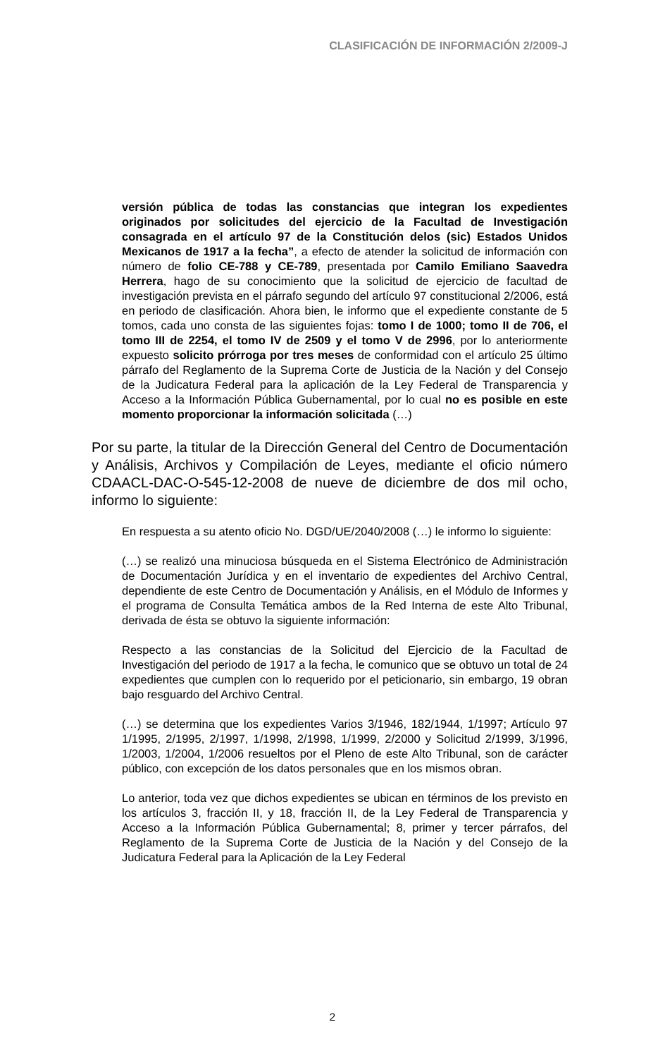CLASIFICACIÓN DE INFORMACIÓN 2/2009-J
versión pública de todas las constancias que integran los expedientes originados por solicitudes del ejercicio de la Facultad de Investigación consagrada en el artículo 97 de la Constitución delos (sic) Estados Unidos Mexicanos de 1917 a la fecha”, a efecto de atender la solicitud de información con número de folio CE-788 y CE-789, presentada por Camilo Emiliano Saavedra Herrera, hago de su conocimiento que la solicitud de ejercicio de facultad de investigación prevista en el párrafo segundo del artículo 97 constitucional 2/2006, está en periodo de clasificación. Ahora bien, le informo que el expediente constante de 5 tomos, cada uno consta de las siguientes fojas: tomo I de 1000; tomo II de 706, el tomo III de 2254, el tomo IV de 2509 y el tomo V de 2996, por lo anteriormente expuesto solicito prórroga por tres meses de conformidad con el artículo 25 último párrafo del Reglamento de la Suprema Corte de Justicia de la Nación y del Consejo de la Judicatura Federal para la aplicación de la Ley Federal de Transparencia y Acceso a la Información Pública Gubernamental, por lo cual no es posible en este momento proporcionar la información solicitada (…)
Por su parte, la titular de la Dirección General del Centro de Documentación y Análisis, Archivos y Compilación de Leyes, mediante el oficio número CDAACL-DAC-O-545-12-2008 de nueve de diciembre de dos mil ocho, informo lo siguiente:
En respuesta a su atento oficio No. DGD/UE/2040/2008 (…) le informo lo siguiente:
(…) se realizó una minuciosa búsqueda en el Sistema Electrónico de Administración de Documentación Jurídica y en el inventario de expedientes del Archivo Central, dependiente de este Centro de Documentación y Análisis, en el Módulo de Informes y el programa de Consulta Temática ambos de la Red Interna de este Alto Tribunal, derivada de ésta se obtuvo la siguiente información:
Respecto a las constancias de la Solicitud del Ejercicio de la Facultad de Investigación del periodo de 1917 a la fecha, le comunico que se obtuvo un total de 24 expedientes que cumplen con lo requerido por el peticionario, sin embargo, 19 obran bajo resguardo del Archivo Central.
(…) se determina que los expedientes Varios 3/1946, 182/1944, 1/1997; Artículo 97 1/1995, 2/1995, 2/1997, 1/1998, 2/1998, 1/1999, 2/2000 y Solicitud 2/1999, 3/1996, 1/2003, 1/2004, 1/2006 resueltos por el Pleno de este Alto Tribunal, son de carácter público, con excepción de los datos personales que en los mismos obran.
Lo anterior, toda vez que dichos expedientes se ubican en términos de los previsto en los artículos 3, fracción II, y 18, fracción II, de la Ley Federal de Transparencia y Acceso a la Información Pública Gubernamental; 8, primer y tercer párrafos, del Reglamento de la Suprema Corte de Justicia de la Nación y del Consejo de la Judicatura Federal para la Aplicación de la Ley Federal
2